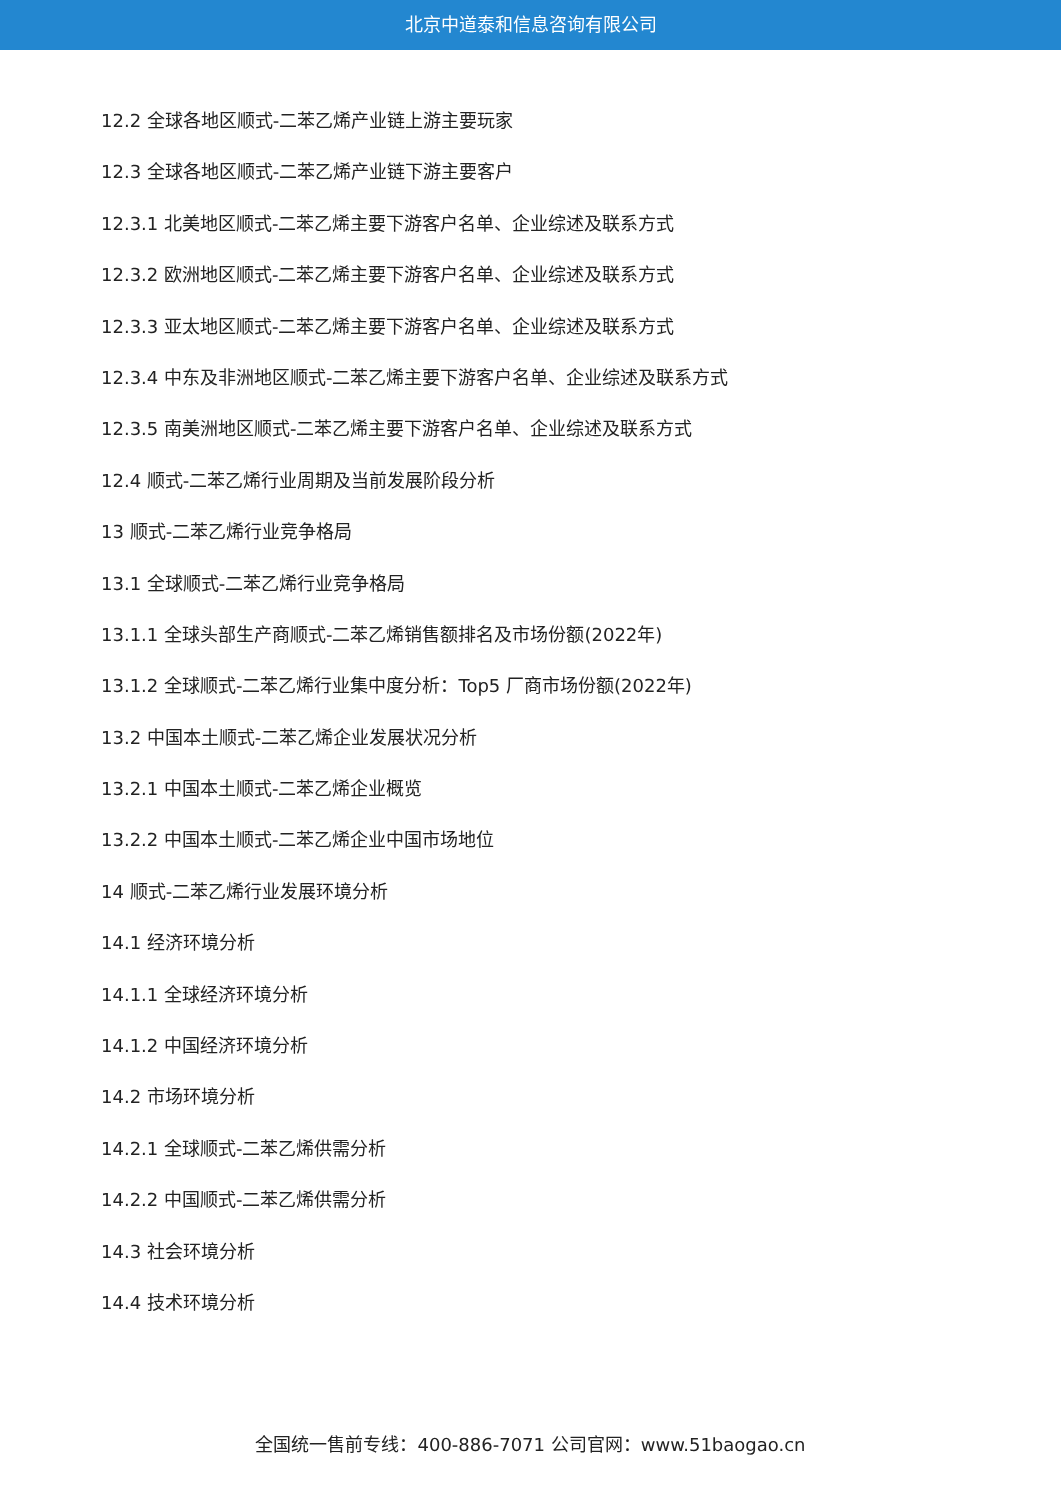北京中道泰和信息咨询有限公司
12.2 全球各地区顺式-二苯乙烯产业链上游主要玩家
12.3 全球各地区顺式-二苯乙烯产业链下游主要客户
12.3.1 北美地区顺式-二苯乙烯主要下游客户名单、企业综述及联系方式
12.3.2 欧洲地区顺式-二苯乙烯主要下游客户名单、企业综述及联系方式
12.3.3 亚太地区顺式-二苯乙烯主要下游客户名单、企业综述及联系方式
12.3.4 中东及非洲地区顺式-二苯乙烯主要下游客户名单、企业综述及联系方式
12.3.5 南美洲地区顺式-二苯乙烯主要下游客户名单、企业综述及联系方式
12.4 顺式-二苯乙烯行业周期及当前发展阶段分析
13 顺式-二苯乙烯行业竞争格局
13.1 全球顺式-二苯乙烯行业竞争格局
13.1.1 全球头部生产商顺式-二苯乙烯销售额排名及市场份额(2022年)
13.1.2 全球顺式-二苯乙烯行业集中度分析：Top5 厂商市场份额(2022年)
13.2 中国本土顺式-二苯乙烯企业发展状况分析
13.2.1 中国本土顺式-二苯乙烯企业概览
13.2.2 中国本土顺式-二苯乙烯企业中国市场地位
14 顺式-二苯乙烯行业发展环境分析
14.1 经济环境分析
14.1.1 全球经济环境分析
14.1.2 中国经济环境分析
14.2 市场环境分析
14.2.1 全球顺式-二苯乙烯供需分析
14.2.2 中国顺式-二苯乙烯供需分析
14.3 社会环境分析
14.4 技术环境分析
全国统一售前专线：400-886-7071 公司官网：www.51baogao.cn